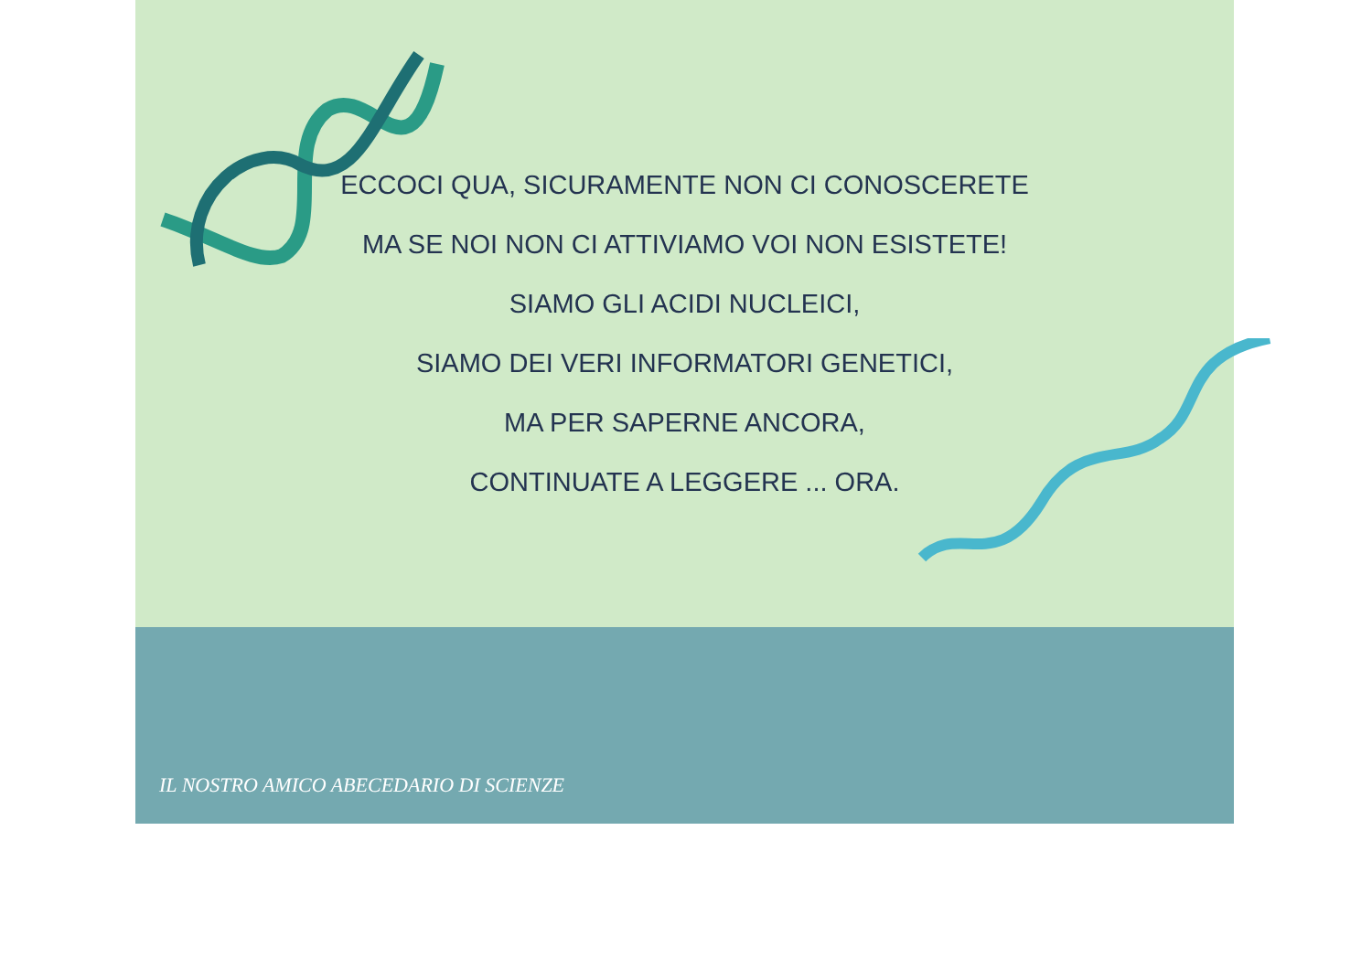ECCOCI QUA, SICURAMENTE NON CI CONOSCERETE
MA SE NOI NON CI ATTIVIAMO VOI NON ESISTETE!
SIAMO GLI ACIDI NUCLEICI,
SIAMO DEI VERI INFORMATORI GENETICI,
MA PER SAPERNE ANCORA,
CONTINUATE A LEGGERE ... ORA.
IL NOSTRO AMICO ABECEDARIO DI SCIENZE